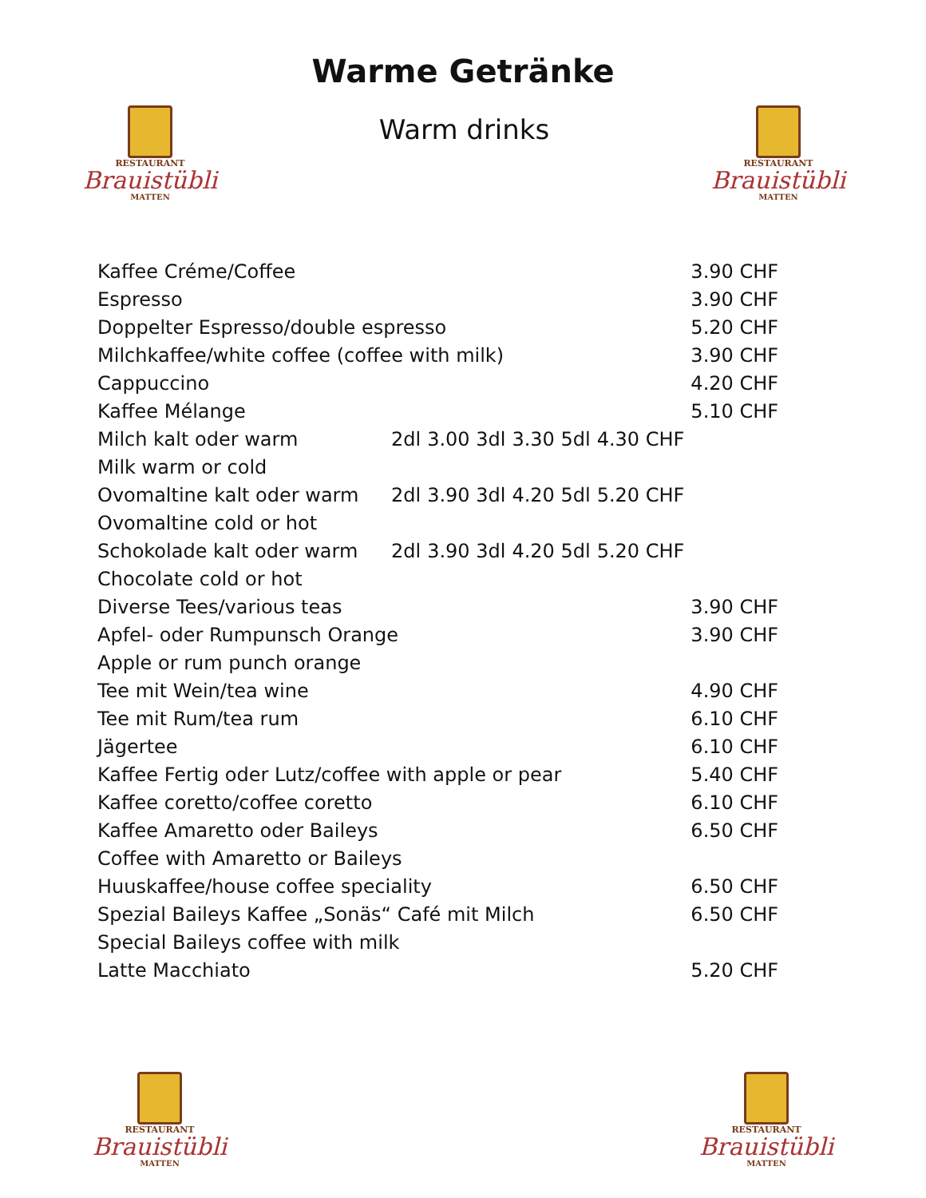Warme Getränke
RESTAURANT
Brauistübli
MATTEN
Warm drinks
RESTAURANT
Brauistübli
MATTEN
| Kaffee Créme/Coffee | | | | | 3.90 CHF |
| Espresso | | | | | 3.90 CHF |
| Doppelter Espresso/double espresso | | | | | 5.20 CHF |
| Milchkaffee/white coffee (coffee with milk) | | | | | 3.90 CHF |
| Cappuccino | | | | | 4.20 CHF |
| Kaffee Mélange | | | | | 5.10 CHF |
| Milch kalt oder warm | 2dl | 3.00 3dl | 3.30 5dl | 4.30 CHF | |
| Milk warm or cold | | | | | |
| Ovomaltine kalt oder warm | 2dl | 3.90 3dl | 4.20 5dl | 5.20 CHF | |
| Ovomaltine cold or hot | | | | | |
| Schokolade kalt oder warm | 2dl | 3.90 3dl | 4.20 5dl | 5.20 CHF | |
| Chocolate cold or hot | | | | | |
| Diverse Tees/various teas | | | | | 3.90 CHF |
| Apfel- oder Rumpunsch Orange | | | | | 3.90 CHF |
| Apple or rum punch orange | | | | | |
| Tee mit Wein/tea wine | | | | | 4.90 CHF |
| Tee mit Rum/tea rum | | | | | 6.10 CHF |
| Jägertee | | | | | 6.10 CHF |
| Kaffee Fertig oder Lutz/coffee with apple or pear | | | | | 5.40 CHF |
| Kaffee coretto/coffee coretto | | | | | 6.10 CHF |
| Kaffee Amaretto oder Baileys | | | | | 6.50 CHF |
| Coffee with Amaretto or Baileys | | | | | |
| Huuskaffee/house coffee speciality | | | | | 6.50 CHF |
| Spezial Baileys Kaffee „Sonäs“ Café mit Milch | | | | | 6.50 CHF |
| Special Baileys coffee with milk | | | | | |
| Latte Macchiato | | | | | 5.20 CHF |
RESTAURANT
Brauistübli
MATTEN
RESTAURANT
Brauistübli
MATTEN